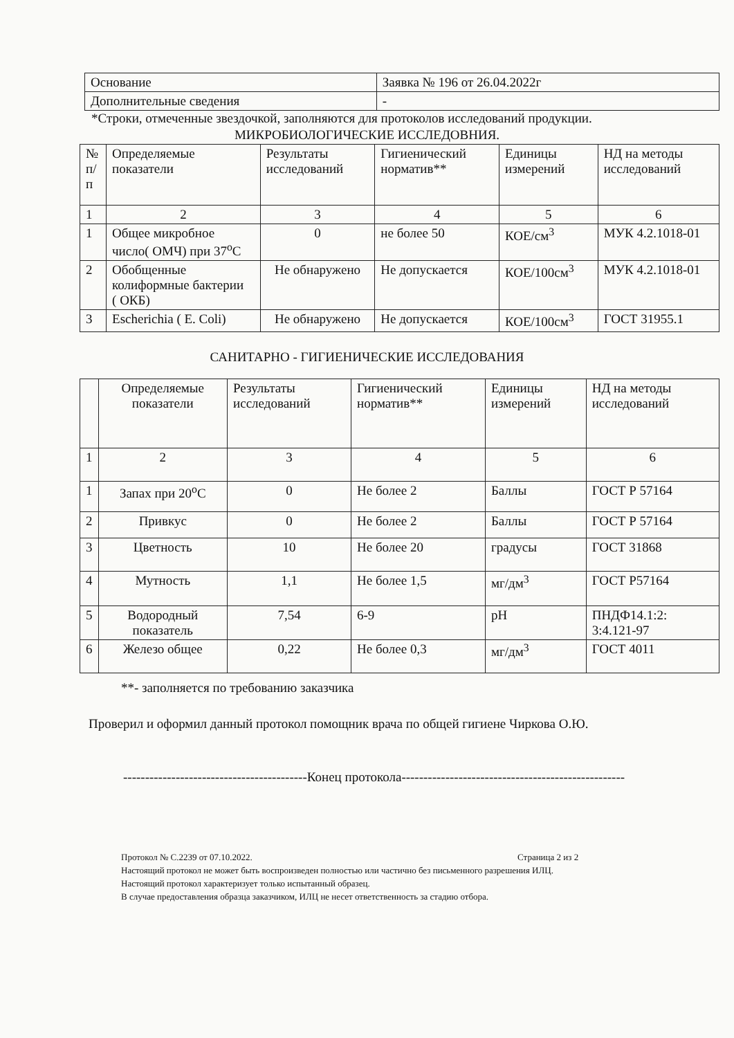| Основание | Заявка № 196 от 26.04.2022г |
| Дополнительные сведения | - |
*Строки, отмеченные звездочкой, заполняются для протоколов исследований продукции.
МИКРОБИОЛОГИЧЕСКИЕ ИССЛЕДОВНИЯ.
| № п/п | Определяемые показатели | Результаты исследований | Гигиенический норматив** | Единицы измерений | НД на методы исследований |
| --- | --- | --- | --- | --- | --- |
| 1 | 2 | 3 | 4 | 5 | 6 |
| 1 | Общее микробное число( ОМЧ) при 37<sup>о</sup>С | 0 | не более 50 | КОЕ/см<sup>3</sup> | МУК 4.2.1018-01 |
| 2 | Обобщенные колиформные бактерии ( ОКБ) | Не обнаружено | Не допускается | КОЕ/100см<sup>3</sup> | МУК 4.2.1018-01 |
| 3 | Escherichia ( E. Coli) | Не обнаружено | Не допускается | КОЕ/100см<sup>3</sup> | ГОСТ 31955.1 |
САНИТАРНО - ГИГИЕНИЧЕСКИЕ ИССЛЕДОВАНИЯ
| | Определяемые показатели | Результаты исследований | Гигиенический норматив** | Единицы измерений | НД на методы исследований |
| --- | --- | --- | --- | --- | --- |
| 1 | 2 | 3 | 4 | 5 | 6 |
| 1 | Запах при 20<sup>о</sup>С | 0 | Не более 2 | Баллы | ГОСТ Р 57164 |
| 2 | Привкус | 0 | Не более 2 | Баллы | ГОСТ Р 57164 |
| 3 | Цветность | 10 | Не более 20 | градусы | ГОСТ 31868 |
| 4 | Мутность | 1,1 | Не более 1,5 | мг/дм<sup>3</sup> | ГОСТ Р57164 |
| 5 | Водородный показатель | 7,54 | 6-9 | pH | ПНДФ14.1:2: 3:4.121-97 |
| 6 | Железо общее | 0,22 | Не более 0,3 | мг/дм<sup>3</sup> | ГОСТ 4011 |
**- заполняется по требованию заказчика
Проверил и оформил данный протокол помощник врача по общей гигиене Чиркова О.Ю.
------------------------------------------Конец протокола---------------------------------------------------
Протокол № С.2239 от 07.10.2022. Страница 2 из 2
Настоящий протокол не может быть воспроизведен полностью или частично без письменного разрешения ИЛЦ.
Настоящий протокол характеризует только испытанный образец.
В случае предоставления образца заказчиком, ИЛЦ не несет ответственность за стадию отбора.